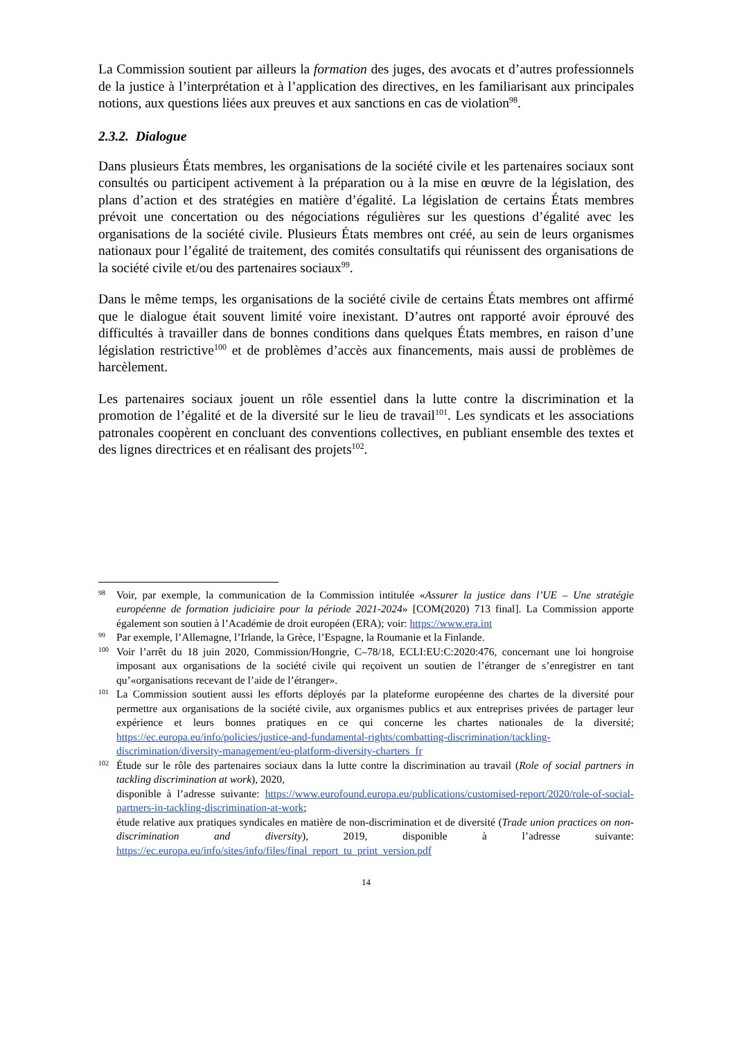La Commission soutient par ailleurs la formation des juges, des avocats et d’autres professionnels de la justice à l’interprétation et à l’application des directives, en les familiarisant aux principales notions, aux questions liées aux preuves et aux sanctions en cas de violation<sup>98</sup>.
2.3.2. Dialogue
Dans plusieurs États membres, les organisations de la société civile et les partenaires sociaux sont consultés ou participent activement à la préparation ou à la mise en œuvre de la législation, des plans d’action et des stratégies en matière d’égalité. La législation de certains États membres prévoit une concertation ou des négociations régulières sur les questions d’égalité avec les organisations de la société civile. Plusieurs États membres ont créé, au sein de leurs organismes nationaux pour l’égalité de traitement, des comités consultatifs qui réunissent des organisations de la société civile et/ou des partenaires sociaux<sup>99</sup>.
Dans le même temps, les organisations de la société civile de certains États membres ont affirmé que le dialogue était souvent limité voire inexistant. D’autres ont rapporté avoir éprouvé des difficultés à travailler dans de bonnes conditions dans quelques États membres, en raison d’une législation restrictive<sup>100</sup> et de problèmes d’accès aux financements, mais aussi de problèmes de harcèlement.
Les partenaires sociaux jouent un rôle essentiel dans la lutte contre la discrimination et la promotion de l’égalité et de la diversité sur le lieu de travail<sup>101</sup>. Les syndicats et les associations patronales coopèrent en concluant des conventions collectives, en publiant ensemble des textes et des lignes directrices et en réalisant des projets<sup>102</sup>.
98
Voir, par exemple, la communication de la Commission intitulée «Assurer la justice dans l’UE – Une stratégie européenne de formation judiciaire pour la période 2021-2024» [COM(2020) 713 final]. La Commission apporte également son soutien à l’Académie de droit européen (ERA); voir: https://www.era.int
99
Par exemple, l’Allemagne, l’Irlande, la Grèce, l’Espagne, la Roumanie et la Finlande.
100
Voir l’arrêt du 18 juin 2020, Commission/Hongrie, C–78/18, ECLI:EU:C:2020:476, concernant une loi hongroise imposant aux organisations de la société civile qui reçoivent un soutien de l’étranger de s’enregistrer en tant qu’«organisations recevant de l’aide de l’étranger».
101
La Commission soutient aussi les efforts déployés par la plateforme européenne des chartes de la diversité pour permettre aux organisations de la société civile, aux organismes publics et aux entreprises privées de partager leur expérience et leurs bonnes pratiques en ce qui concerne les chartes nationales de la diversité; https://ec.europa.eu/info/policies/justice-and-fundamental-rights/combatting-discrimination/tackling-discrimination/diversity-management/eu-platform-diversity-charters_fr
102
Étude sur le rôle des partenaires sociaux dans la lutte contre la discrimination au travail (Role of social partners in tackling discrimination at work), 2020,
disponible à l’adresse suivante: https://www.eurofound.europa.eu/publications/customised-report/2020/role-of-social-partners-in-tackling-discrimination-at-work;
étude relative aux pratiques syndicales en matière de non-discrimination et de diversité (Trade union practices on non-discrimination and diversity), 2019, disponible à l’adresse suivante: https://ec.europa.eu/info/sites/info/files/final_report_tu_print_version.pdf
14